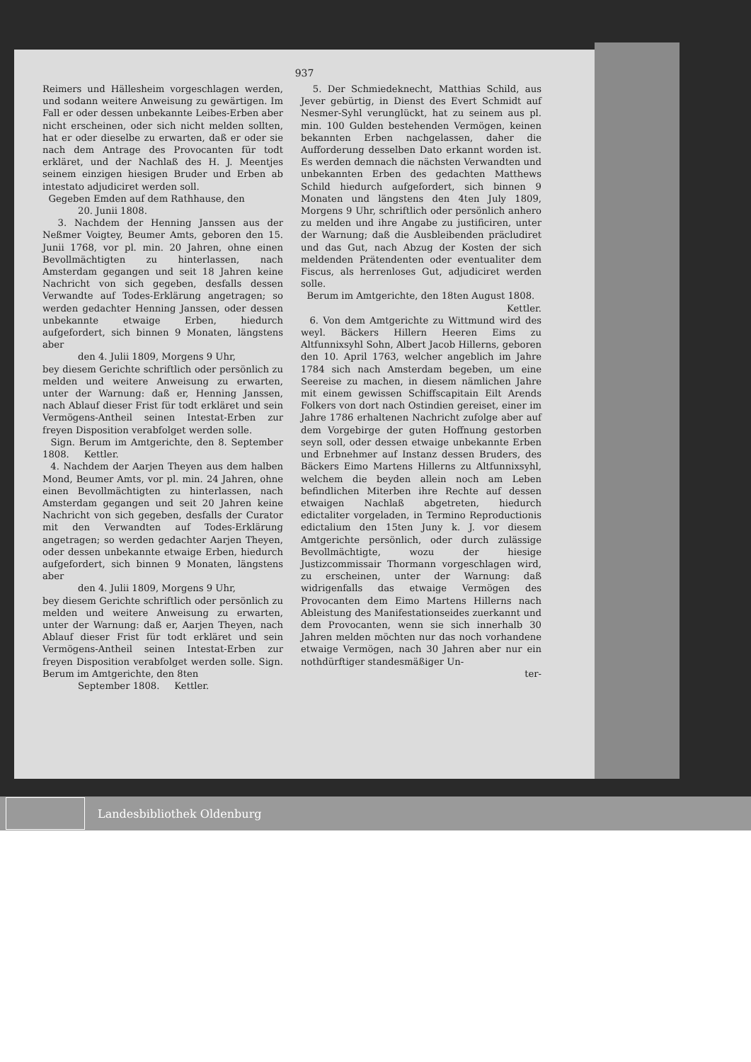937
Reimers und Hällesheim vorgeschlagen werden, und sodann weitere Anweisung zu gewärtigen. Im Fall er oder dessen unbekannte Leibes-Erben aber nicht erscheinen, oder sich nicht melden sollten, hat er oder dieselbe zu erwarten, daß er oder sie nach dem Antrage des Provocanten für todt erkläret, und der Nachlaß des H. J. Meentjes seinem einzigen hiesigen Bruder und Erben ab intestato adjudiciret werden soll.
Gegeben Emden auf dem Rathhause, den
20. Junii 1808.
3. Nachdem der Henning Janssen aus der Neßmer Voigtey, Beumer Amts, geboren den 15. Junii 1768, vor pl. min. 20 Jahren, ohne einen Bevollmächtigten zu hinterlassen, nach Amsterdam gegangen und seit 18 Jahren keine Nachricht von sich gegeben, desfalls dessen Verwandte auf Todes-Erklärung angetragen; so werden gedachter Henning Janssen, oder dessen unbekannte etwaige Erben, hiedurch aufgefordert, sich binnen 9 Monaten, längstens aber
den 4. Julii 1809, Morgens 9 Uhr,
bey diesem Gerichte schriftlich oder persönlich zu melden und weitere Anweisung zu erwarten, unter der Warnung: daß er, Henning Janssen, nach Ablauf dieser Frist für todt erkläret und sein Vermögens-Antheil seinen Intestat-Erben zur freyen Disposition verabfolget werden solle.
Sign. Berum im Amtgerichte, den 8. September 1808. Kettler.
4. Nachdem der Aarjen Theyen aus dem halben Mond, Beumer Amts, vor pl. min. 24 Jahren, ohne einen Bevollmächtigten zu hinterlassen, nach Amsterdam gegangen und seit 20 Jahren keine Nachricht von sich gegeben, desfalls der Curator mit den Verwandten auf Todes-Erklärung angetragen; so werden gedachter Aarjen Theyen, oder dessen unbekannte etwaige Erben, hiedurch aufgefordert, sich binnen 9 Monaten, längstens aber
den 4. Julii 1809, Morgens 9 Uhr,
bey diesem Gerichte schriftlich oder persönlich zu melden und weitere Anweisung zu erwarten, unter der Warnung: daß er, Aarjen Theyen, nach Ablauf dieser Frist für todt erkläret und sein Vermögens-Antheil seinen Intestat-Erben zur freyen Disposition verabfolget werden solle. Sign. Berum im Amtgerichte, den 8ten
September 1808. Kettler.
5. Der Schmiedeknecht, Matthias Schild, aus Jever gebürtig, in Dienst des Evert Schmidt auf Nesmer-Syhl verunglückt, hat zu seinem aus pl. min. 100 Gulden bestehenden Vermögen, keinen bekannten Erben nachgelassen, daher die Aufforderung desselben Dato erkannt worden ist. Es werden demnach die nächsten Verwandten und unbekannten Erben des gedachten Matthews Schild hiedurch aufgefordert, sich binnen 9 Monaten und längstens den 4ten July 1809, Morgens 9 Uhr, schriftlich oder persönlich anhero zu melden und ihre Angabe zu justificiren, unter der Warnung; daß die Ausbleibenden präcludiret und das Gut, nach Abzug der Kosten der sich meldenden Prätendenten oder eventualiter dem Fiscus, als herrenloses Gut, adjudiciret werden solle.
Berum im Amtgerichte, den 18ten August 1808.
Kettler.
6. Von dem Amtgerichte zu Wittmund wird des weyl. Bäckers Hillern Heeren Eims zu Altfunnixsyhl Sohn, Albert Jacob Hillerns, geboren den 10. April 1763, welcher angeblich im Jahre 1784 sich nach Amsterdam begeben, um eine Seereise zu machen, in diesem nämlichen Jahre mit einem gewissen Schiffscapitain Eilt Arends Folkers von dort nach Ostindien gereiset, einer im Jahre 1786 erhaltenen Nachricht zufolge aber auf dem Vorgebirge der guten Hoffnung gestorben seyn soll, oder dessen etwaige unbekannte Erben und Erbnehmer auf Instanz dessen Bruders, des Bäckers Eimo Martens Hillerns zu Altfunnixsyhl, welchem die beyden allein noch am Leben befindlichen Miterben ihre Rechte auf dessen etwaigen Nachlaß abgetreten, hiedurch edictaliter vorgeladen, in Termino Reproductionis edictalium den 15ten Juny k. J. vor diesem Amtgerichte persönlich, oder durch zulässige Bevollmächtigte, wozu der hiesige Justizcommissair Thormann vorgeschlagen wird, zu erscheinen, unter der Warnung: daß widrigenfalls das etwaige Vermögen des Provocanten dem Eimo Martens Hillerns nach Ableistung des Manifestationseides zuerkannt und dem Provocanten, wenn sie sich innerhalb 30 Jahren melden möchten nur das noch vorhandene etwaige Vermögen, nach 30 Jahren aber nur ein nothdürftiger standesmäßiger Un-
ter-
Landesbibliothek Oldenburg